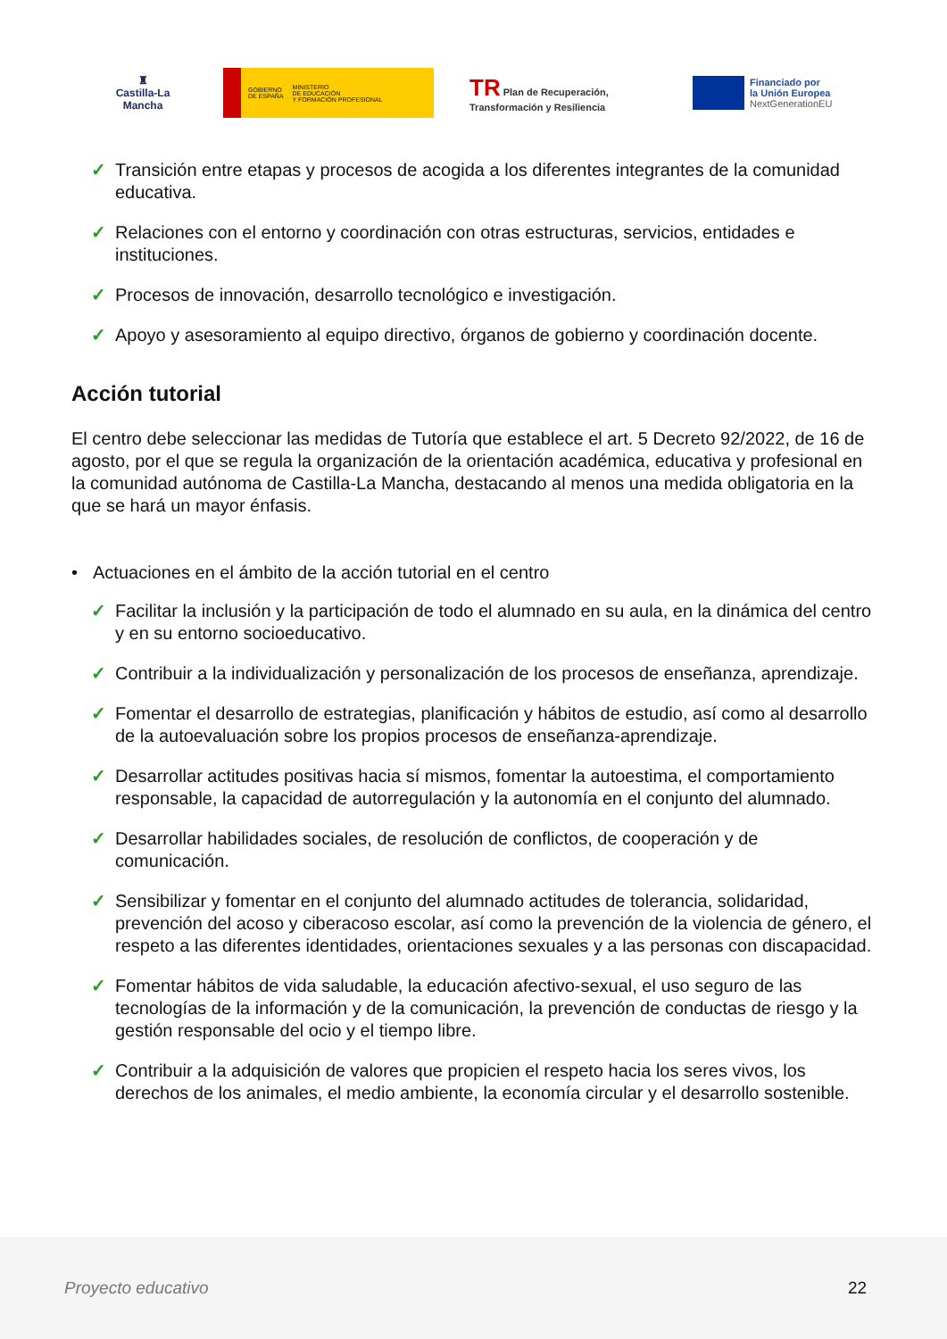♜
Castilla-La Mancha
GOBIERNO
DE ESPAÑA MINISTERIO
DE EDUCACIÓN
Y FORMACIÓN PROFESIONAL
TR Plan de Recuperación, Transformación y Resiliencia
Financiado por
la Unión Europea
NextGenerationEU
✓ Transición entre etapas y procesos de acogida a los diferentes integrantes de la comunidad educativa.
✓ Relaciones con el entorno y coordinación con otras estructuras, servicios, entidades e instituciones.
✓ Procesos de innovación, desarrollo tecnológico e investigación.
✓ Apoyo y asesoramiento al equipo directivo, órganos de gobierno y coordinación docente.
Acción tutorial
El centro debe seleccionar las medidas de Tutoría que establece el art. 5 Decreto 92/2022, de 16 de agosto, por el que se regula la organización de la orientación académica, educativa y profesional en la comunidad autónoma de Castilla-La Mancha, destacando al menos una medida obligatoria en la que se hará un mayor énfasis.
• Actuaciones en el ámbito de la acción tutorial en el centro
✓ Facilitar la inclusión y la participación de todo el alumnado en su aula, en la dinámica del centro y en su entorno socioeducativo.
✓ Contribuir a la individualización y personalización de los procesos de enseñanza, aprendizaje.
✓ Fomentar el desarrollo de estrategias, planificación y hábitos de estudio, así como al desarrollo de la autoevaluación sobre los propios procesos de enseñanza-aprendizaje.
✓ Desarrollar actitudes positivas hacia sí mismos, fomentar la autoestima, el comportamiento responsable, la capacidad de autorregulación y la autonomía en el conjunto del alumnado.
✓ Desarrollar habilidades sociales, de resolución de conflictos, de cooperación y de comunicación.
✓ Sensibilizar y fomentar en el conjunto del alumnado actitudes de tolerancia, solidaridad, prevención del acoso y ciberacoso escolar, así como la prevención de la violencia de género, el respeto a las diferentes identidades, orientaciones sexuales y a las personas con discapacidad.
✓ Fomentar hábitos de vida saludable, la educación afectivo-sexual, el uso seguro de las tecnologías de la información y de la comunicación, la prevención de conductas de riesgo y la gestión responsable del ocio y el tiempo libre.
✓ Contribuir a la adquisición de valores que propicien el respeto hacia los seres vivos, los derechos de los animales, el medio ambiente, la economía circular y el desarrollo sostenible.
Proyecto educativo 22